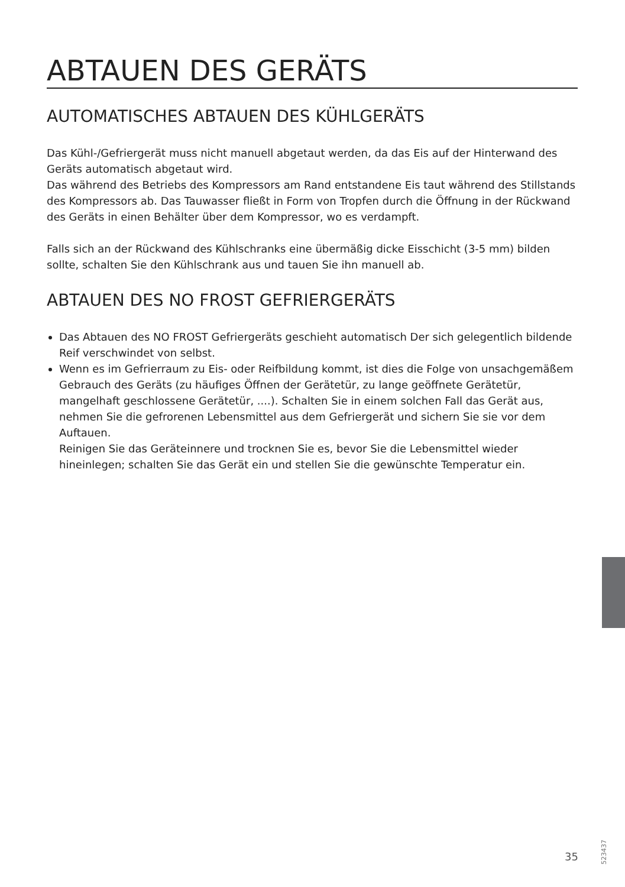ABTAUEN DES GERÄTS
AUTOMATISCHES ABTAUEN DES KÜHLGERÄTS
Das Kühl-/Gefriergerät muss nicht manuell abgetaut werden, da das Eis auf der Hinterwand des Geräts automatisch abgetaut wird.
Das während des Betriebs des Kompressors am Rand entstandene Eis taut während des Stillstands des Kompressors ab. Das Tauwasser fließt in Form von Tropfen durch die Öffnung in der Rückwand des Geräts in einen Behälter über dem Kompressor, wo es verdampft.
Falls sich an der Rückwand des Kühlschranks eine übermäßig dicke Eisschicht (3-5 mm) bilden sollte, schalten Sie den Kühlschrank aus und tauen Sie ihn manuell ab.
ABTAUEN DES NO FROST GEFRIERGERÄTS
Das Abtauen des NO FROST Gefriergeräts geschieht automatisch Der sich gelegentlich bildende Reif verschwindet von selbst.
Wenn es im Gefrierraum zu Eis- oder Reifbildung kommt, ist dies die Folge von unsachgemäßem Gebrauch des Geräts (zu häufiges Öffnen der Gerätetür, zu lange geöffnete Gerätetür, mangelhaft geschlossene Gerätetür, ....). Schalten Sie in einem solchen Fall das Gerät aus, nehmen Sie die gefrorenen Lebensmittel aus dem Gefriergerät und sichern Sie sie vor dem Auftauen.
Reinigen Sie das Geräteinnere und trocknen Sie es, bevor Sie die Lebensmittel wieder hineinlegen; schalten Sie das Gerät ein und stellen Sie die gewünschte Temperatur ein.
35
523437